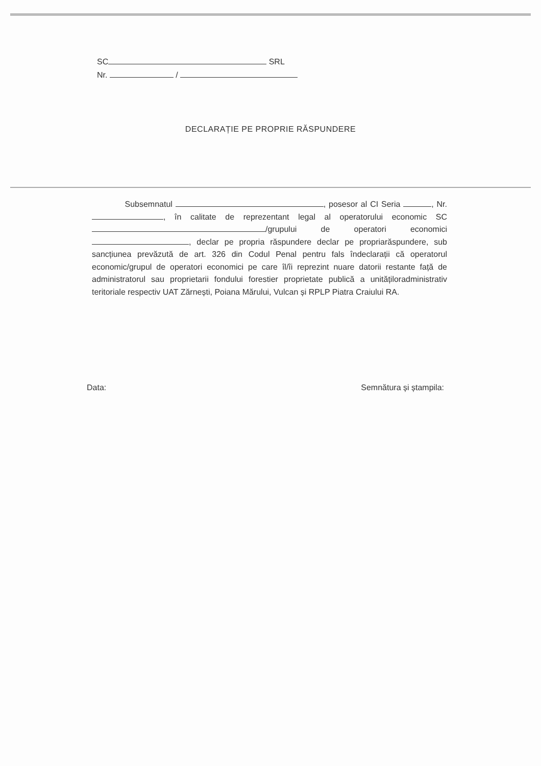SC SRL
Nr. /
DECLARAȚIE PE PROPRIE RĂSPUNDERE
Subsemnatul , posesor al CI Seria , Nr. , în calitate de reprezentant legal al operatorului economic SC /grupului de operatori economici , declar pe propria răspundere declar pe propriarăspundere, sub sancțiunea prevăzută de art. 326 din Codul Penal pentru fals îndeclarații că operatorul economic/grupul de operatori economici pe care îl/îi reprezint nuare datorii restante față de administratorul sau proprietarii fondului forestier proprietate publică a unitățiloradministrativ teritoriale respectiv UAT Zărnești, Poiana Mărului, Vulcan și RPLP Piatra Craiului RA.
Data: Semnătura și ștampila: